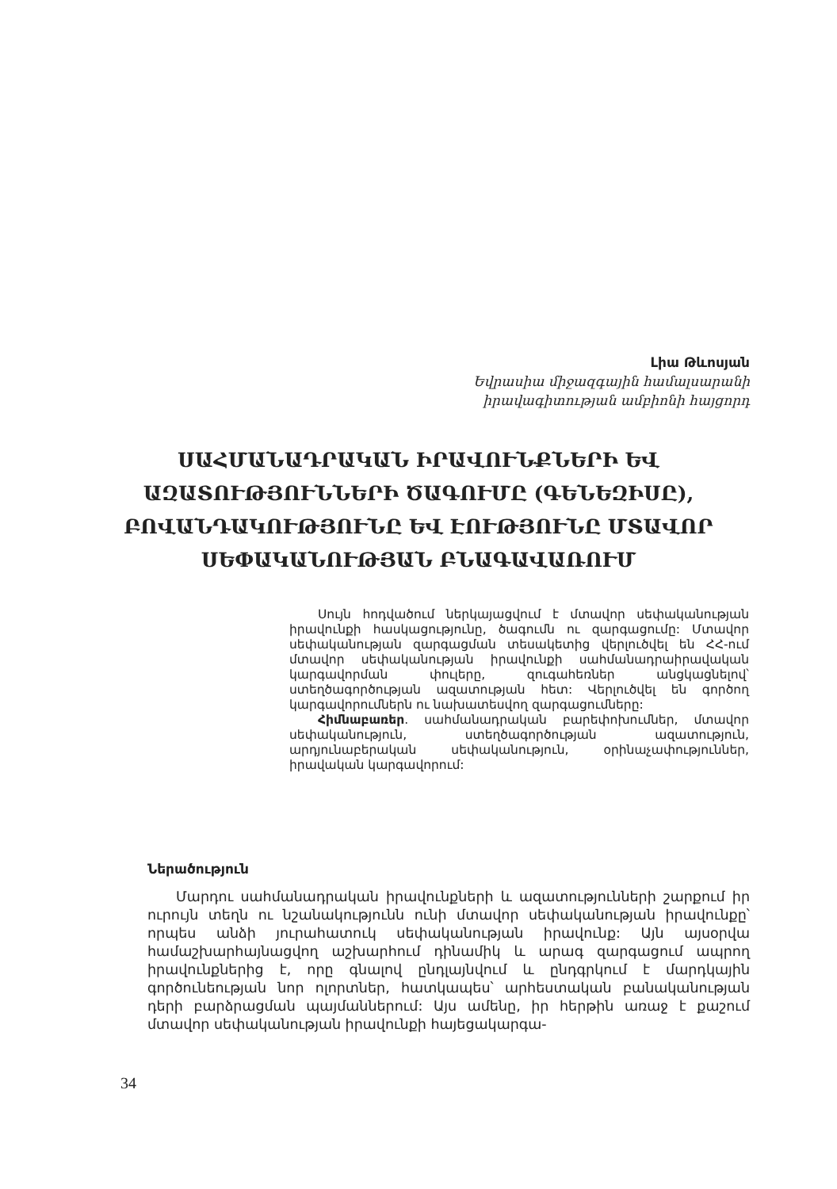Լիա Թևոսյան
Եվրասիա միջազգային համալսարանի
իրավագիտության ամբիոնի հայցորդ
ՍԱՀՄԱՆԱԴՐԱԿԱՆ ԻՐԱՎՈՒՆՔՆԵՐԻ ԵՎ ԱԶԱՏՈՒԹՅՈՒՆՆԵՐԻ ԾԱԳՈՒՄԸ (ԳԵՆԵԶԻՍԸ), ԲՈՎԱՆԴԱԿՈՒԹՅՈՒՆԸ ԵՎ ԷՈՒԹՅՈՒՆԸ ՄՏԱՎՈՐ ՍԵՓԱԿԱՆՈՒԹՅԱՆ ԲՆԱԳԱՎԱՌՈՒՄ
Սույն հոդվածում ներկայացվում է մտավոր սեփականության իրավունքի հասկացությունը, ծագումն ու զարգացումը: Մտավոր սեփականության զարգացման տեսակետից վերլուծվել են ՀՀ-ում մտավոր սեփականության իրավունքի սահմանադրաիրավական կարգավորման փուլերը, զուգահեռներ անցկացնելով՝ ստեղծագործության ազատության հետ: Վերլուծվել են գործող կարգավորումներն ու նախատեսվող զարգացումները:
Հիմնաբառեր. սահմանադրական բարեփոխումներ, մտավոր սեփականություն, ստեղծագործության ազատություն, արդյունաբերական սեփականություն, օրինաչափություններ, իրավական կարգավորում:
Ներածություն
Մարդու սահմանադրական իրավունքների և ազատությունների շարքում իր ուրույն տեղն ու նշանակությունն ունի մտավոր սեփականության իրավունքը՝ որպես անձի յուրահատուկ սեփականության իրավունք: Այն այսօրվա համաշխարհայնացվող աշխարհում դինամիկ և արագ զարգացում ապրող իրավունքներից է, որը գնալով ընդլայնվում և ընդգրկում է մարդկային գործունեության նոր ոլորտներ, հատկապես՝ արհեստական բանականության դերի բարձրացման պայմաններում: Այս ամենը, իր հերթին առաջ է քաշում մտավոր սեփականության իրավունքի հայեցակարգա-
34